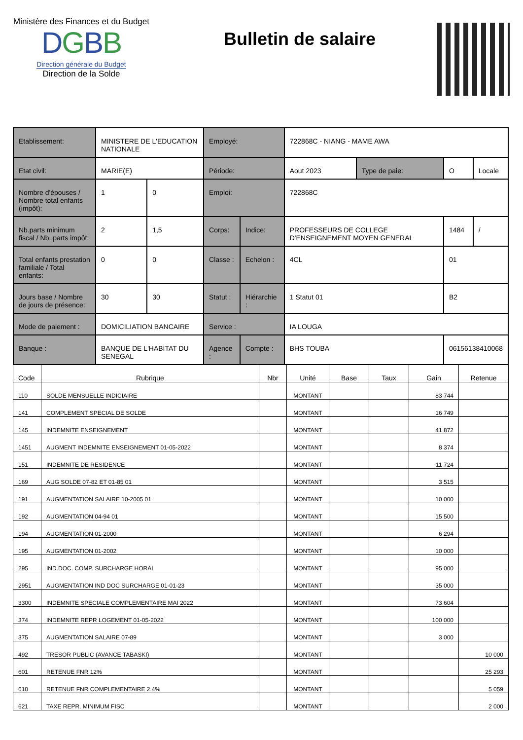Ministère des Finances et du Budget
DGBB
Direction générale du Budget
Direction de la Solde
Bulletin de salaire
| Etablissement: | MINISTERE DE L'EDUCATION NATIONALE | | Employé: | | 722868C - NIANG - MAME AWA | | | |
| Etat civil: | MARIE(E) | | Période: | | Aout 2023 | Type de paie: | O | Locale |
| Nombre d'épouses / Nombre total enfants (impôt): | 1 | 0 | Emploi: | | 722868C | | | |
| Nb.parts minimum fiscal / Nb. parts impôt: | 2 | 1,5 | Corps: | Indice: | PROFESSEURS DE COLLEGE D'ENSEIGNEMENT MOYEN GENERAL | | 1484 | / |
| Total enfants prestation familiale / Total enfants: | 0 | 0 | Classe : | Echelon : | 4CL | | 01 | |
| Jours base / Nombre de jours de présence: | 30 | 30 | Statut : | Hiérarchie : | 1 Statut 01 | | B2 | |
| Mode de paiement : | DOMICILIATION BANCAIRE | | Service : | | IA LOUGA | | | |
| Banque : | BANQUE DE L'HABITAT DU SENEGAL | | Agence : | Compte : | BHS TOUBA | | 06156138410068 | |
| Code | Rubrique | Nbr | Unité | Base | Taux | Gain | Retenue |
| --- | --- | --- | --- | --- | --- | --- | --- |
| 110 | SOLDE MENSUELLE INDICIAIRE | | MONTANT | | | 83 744 | |
| 141 | COMPLEMENT SPECIAL DE SOLDE | | MONTANT | | | 16 749 | |
| 145 | INDEMNITE ENSEIGNEMENT | | MONTANT | | | 41 872 | |
| 1451 | AUGMENT INDEMNITE ENSEIGNEMENT 01-05-2022 | | MONTANT | | | 8 374 | |
| 151 | INDEMNITE DE RESIDENCE | | MONTANT | | | 11 724 | |
| 169 | AUG SOLDE 07-82 ET 01-85 01 | | MONTANT | | | 3 515 | |
| 191 | AUGMENTATION SALAIRE 10-2005 01 | | MONTANT | | | 10 000 | |
| 192 | AUGMENTATION 04-94 01 | | MONTANT | | | 15 500 | |
| 194 | AUGMENTATION 01-2000 | | MONTANT | | | 6 294 | |
| 195 | AUGMENTATION 01-2002 | | MONTANT | | | 10 000 | |
| 295 | IND.DOC. COMP. SURCHARGE HORAI | | MONTANT | | | 95 000 | |
| 2951 | AUGMENTATION IND DOC SURCHARGE 01-01-23 | | MONTANT | | | 35 000 | |
| 3300 | INDEMNITE SPECIALE COMPLEMENTAIRE MAI 2022 | | MONTANT | | | 73 604 | |
| 374 | INDEMNITE REPR LOGEMENT 01-05-2022 | | MONTANT | | | 100 000 | |
| 375 | AUGMENTATION SALAIRE 07-89 | | MONTANT | | | 3 000 | |
| 492 | TRESOR PUBLIC (AVANCE TABASKI) | | MONTANT | | | | 10 000 |
| 601 | RETENUE FNR 12% | | MONTANT | | | | 25 293 |
| 610 | RETENUE FNR COMPLEMENTAIRE 2.4% | | MONTANT | | | | 5 059 |
| 621 | TAXE REPR. MINIMUM FISC | | MONTANT | | | | 2 000 |